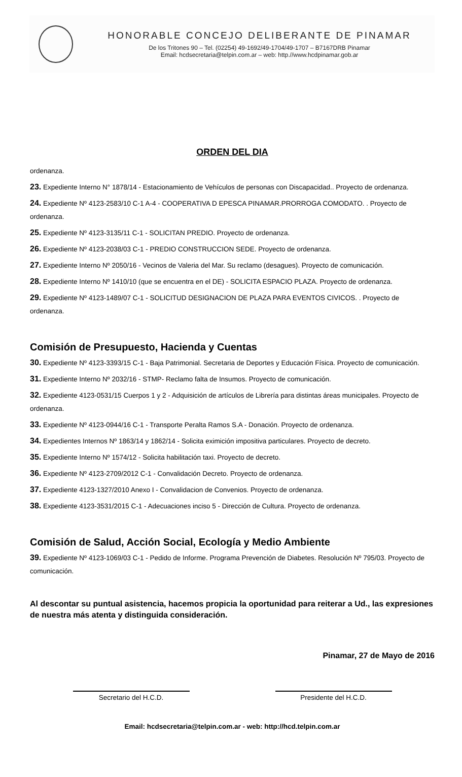HONORABLE CONCEJO DELIBERANTE DE PINAMAR
De los Tritones 90 – Tel. (02254) 49-1692/49-1704/49-1707 – B7167DRB Pinamar
Email: hcdsecretaria@telpin.com.ar – web: http.//www.hcdpinamar.gob.ar
ORDEN DEL DIA
ordenanza.
23. Expediente Interno N° 1878/14 - Estacionamiento de Vehículos de personas con Discapacidad.. Proyecto de ordenanza.
24. Expediente Nº 4123-2583/10 C-1 A-4 - COOPERATIVA D EPESCA PINAMAR.PRORROGA COMODATO. . Proyecto de ordenanza.
25. Expediente Nº 4123-3135/11 C-1 - SOLICITAN PREDIO. Proyecto de ordenanza.
26. Expediente Nº 4123-2038/03 C-1 - PREDIO CONSTRUCCION SEDE. Proyecto de ordenanza.
27. Expediente Interno Nº 2050/16 - Vecinos de Valeria del Mar. Su reclamo (desagues). Proyecto de comunicación.
28. Expediente Interno Nº 1410/10 (que se encuentra en el DE) - SOLICITA ESPACIO PLAZA. Proyecto de ordenanza.
29. Expediente Nº 4123-1489/07 C-1 - SOLICITUD DESIGNACION DE PLAZA PARA EVENTOS CIVICOS. . Proyecto de ordenanza.
Comisión de Presupuesto, Hacienda y Cuentas
30. Expediente Nº 4123-3393/15 C-1 - Baja Patrimonial. Secretaria de Deportes y Educación Física. Proyecto de comunicación.
31. Expediente Interno Nº 2032/16 - STMP- Reclamo falta de Insumos. Proyecto de comunicación.
32. Expediente 4123-0531/15 Cuerpos 1 y 2 - Adquisición de artículos de Librería para distintas áreas municipales. Proyecto de ordenanza.
33. Expediente Nº 4123-0944/16 C-1 - Transporte Peralta Ramos S.A - Donación. Proyecto de ordenanza.
34. Expedientes Internos Nº 1863/14 y 1862/14 - Solicita eximición impositiva particulares. Proyecto de decreto.
35. Expediente Interno Nº 1574/12 - Solicita habilitación taxi. Proyecto de decreto.
36. Expediente Nº 4123-2709/2012 C-1 - Convalidación Decreto. Proyecto de ordenanza.
37. Expediente 4123-1327/2010 Anexo I - Convalidacion de Convenios. Proyecto de ordenanza.
38. Expediente 4123-3531/2015 C-1 - Adecuaciones inciso 5 - Dirección de Cultura. Proyecto de ordenanza.
Comisión de Salud, Acción Social, Ecología y Medio Ambiente
39. Expediente Nº 4123-1069/03 C-1 - Pedido de Informe. Programa Prevención de Diabetes. Resolución Nº 795/03. Proyecto de comunicación.
Al descontar su puntual asistencia, hacemos propicia la oportunidad para reiterar a Ud., las expresiones de nuestra más atenta y distinguida consideración.
Pinamar, 27 de Mayo de 2016
Secretario del H.C.D. Presidente del H.C.D.
Email: hcdsecretaria@telpin.com.ar - web: http://hcd.telpin.com.ar